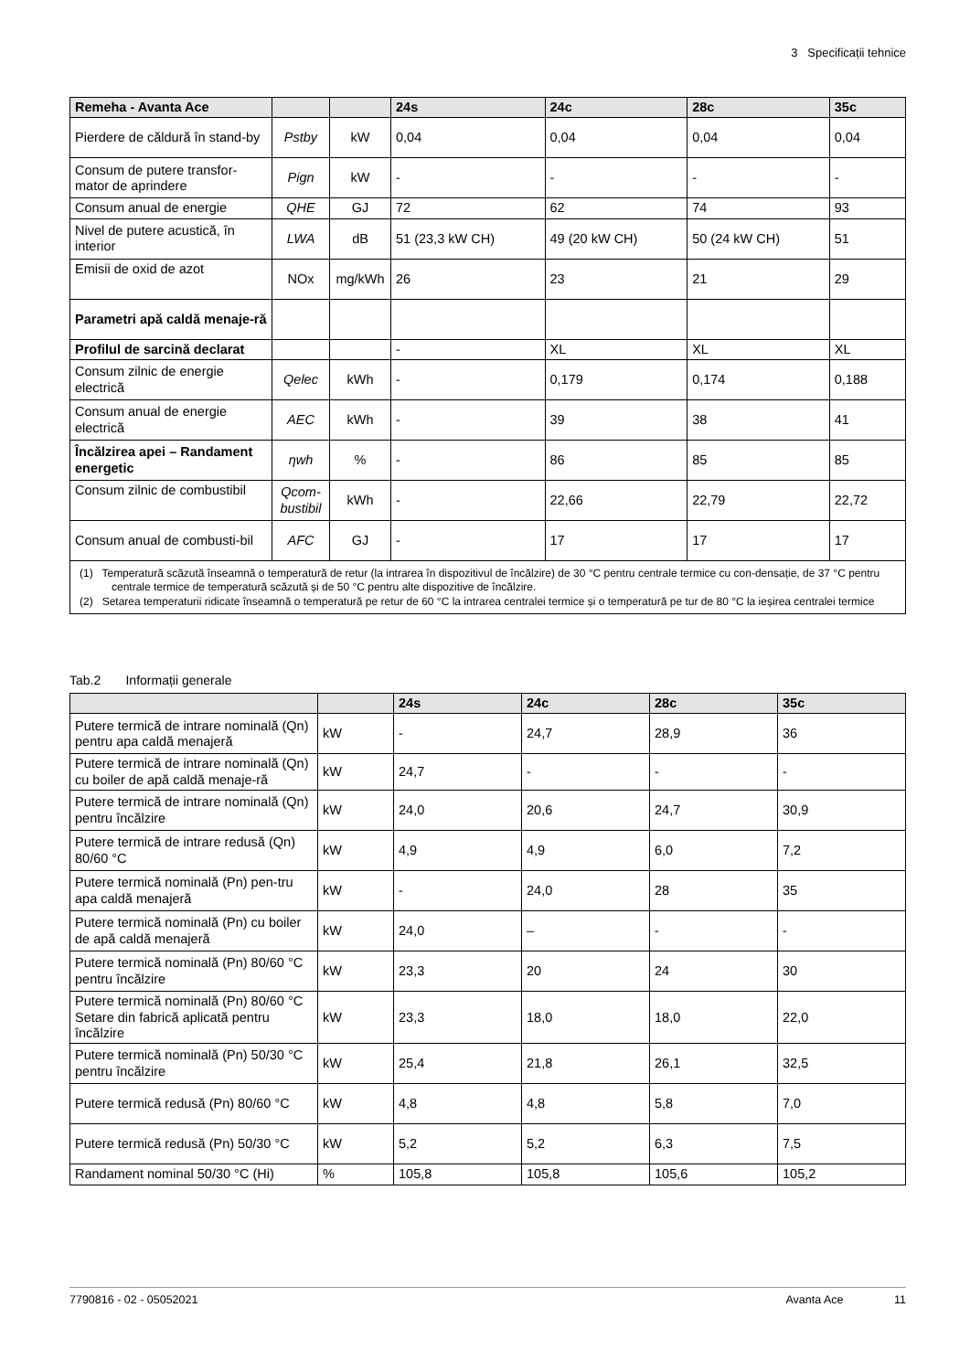3 Specificații tehnice
| Remeha - Avanta Ace | | | 24s | 24c | 28c | 35c |
| --- | --- | --- | --- | --- | --- | --- |
| Pierdere de căldură în stand-by | Pstby | kW | 0,04 | 0,04 | 0,04 | 0,04 |
| Consum de putere transfor-mator de aprindere | Pign | kW | - | - | - | - |
| Consum anual de energie | QHE | GJ | 72 | 62 | 74 | 93 |
| Nivel de putere acustică, în interior | LWA | dB | 51 (23,3 kW CH) | 49 (20 kW CH) | 50 (24 kW CH) | 51 |
| Emisii de oxid de azot | NOx | mg/kWh | 26 | 23 | 21 | 29 |
| Parametri apă caldă menaje-ră | | | | | | |
| Profilul de sarcină declarat | | | - | XL | XL | XL |
| Consum zilnic de energie electrică | Qelec | kWh | - | 0,179 | 0,174 | 0,188 |
| Consum anual de energie electrică | AEC | kWh | - | 39 | 38 | 41 |
| Încălzirea apei – Randament energetic | ηwh | % | - | 86 | 85 | 85 |
| Consum zilnic de combustibil | Qcom-bustibil | kWh | - | 22,66 | 22,79 | 22,72 |
| Consum anual de combusti-bil | AFC | GJ | - | 17 | 17 | 17 |
| (1) Temperatură scăzută înseamnă o temperatură de retur (la intrarea în dispozitivul de încălzire) de 30 °C pentru centrale termice cu con-densație, de 37 °C pentru centrale termice de temperatură scăzută și de 50 °C pentru alte dispozitive de încălzire. (2) Setarea temperaturii ridicate înseamnă o temperatură pe retur de 60 °C la intrarea centralei termice și o temperatură pe tur de 80 °C la ieșirea centralei termice | | | | | | |
Tab.2 Informații generale
| | | 24s | 24c | 28c | 35c |
| --- | --- | --- | --- | --- | --- |
| Putere termică de intrare nominală (Qn) pentru apa caldă menajeră | kW | - | 24,7 | 28,9 | 36 |
| Putere termică de intrare nominală (Qn) cu boiler de apă caldă menaje-ră | kW | 24,7 | - | - | - |
| Putere termică de intrare nominală (Qn) pentru încălzire | kW | 24,0 | 20,6 | 24,7 | 30,9 |
| Putere termică de intrare redusă (Qn) 80/60 °C | kW | 4,9 | 4,9 | 6,0 | 7,2 |
| Putere termică nominală (Pn) pen-tru apa caldă menajeră | kW | - | 24,0 | 28 | 35 |
| Putere termică nominală (Pn) cu boiler de apă caldă menajeră | kW | 24,0 | – | - | - |
| Putere termică nominală (Pn) 80/60 °C pentru încălzire | kW | 23,3 | 20 | 24 | 30 |
| Putere termică nominală (Pn) 80/60 °C Setare din fabrică aplicată pentru încălzire | kW | 23,3 | 18,0 | 18,0 | 22,0 |
| Putere termică nominală (Pn) 50/30 °C pentru încălzire | kW | 25,4 | 21,8 | 26,1 | 32,5 |
| Putere termică redusă (Pn) 80/60 °C | kW | 4,8 | 4,8 | 5,8 | 7,0 |
| Putere termică redusă (Pn) 50/30 °C | kW | 5,2 | 5,2 | 6,3 | 7,5 |
| Randament nominal 50/30 °C (Hi) | % | 105,8 | 105,8 | 105,6 | 105,2 |
7790816 - 02 - 05052021 Avanta Ace 11